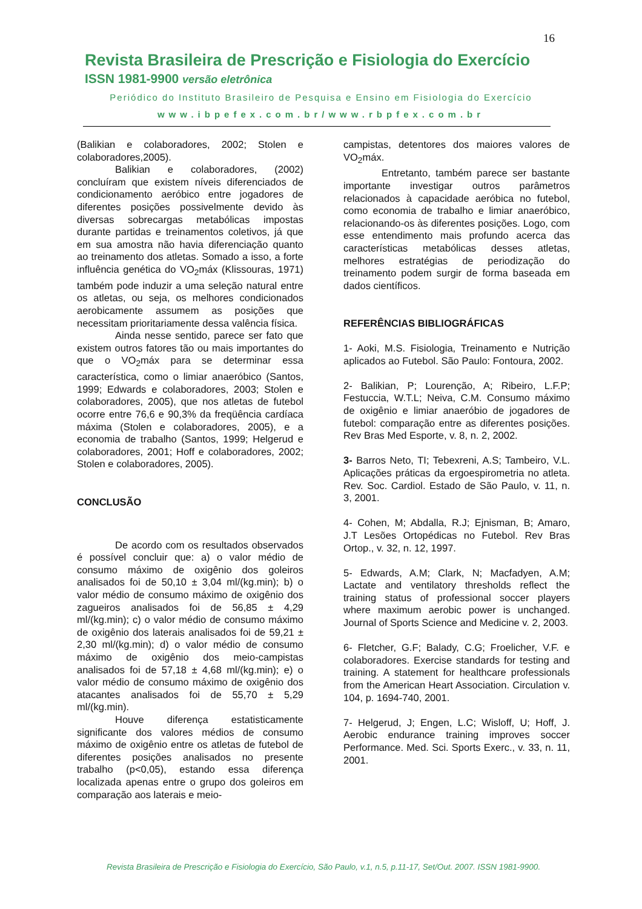16
Revista Brasileira de Prescrição e Fisiologia do Exercício
ISSN 1981-9900 versão eletrônica
Periódico do Instituto Brasileiro de Pesquisa e Ensino em Fisiologia do Exercício
www.ibpefex.com.br/www.rbpfex.com.br
(Balikian e colaboradores, 2002; Stolen e colaboradores,2005).
Balikian e colaboradores, (2002) concluíram que existem níveis diferenciados de condicionamento aeróbico entre jogadores de diferentes posições possivelmente devido às diversas sobrecargas metabólicas impostas durante partidas e treinamentos coletivos, já que em sua amostra não havia diferenciação quanto ao treinamento dos atletas. Somado a isso, a forte influência genética do VO<sub>2</sub>máx (Klissouras, 1971) também pode induzir a uma seleção natural entre os atletas, ou seja, os melhores condicionados aerobicamente assumem as posições que necessitam prioritariamente dessa valência física.
Ainda nesse sentido, parece ser fato que existem outros fatores tão ou mais importantes do que o VO<sub>2</sub>máx para se determinar essa característica, como o limiar anaeróbico (Santos, 1999; Edwards e colaboradores, 2003; Stolen e colaboradores, 2005), que nos atletas de futebol ocorre entre 76,6 e 90,3% da freqüência cardíaca máxima (Stolen e colaboradores, 2005), e a economia de trabalho (Santos, 1999; Helgerud e colaboradores, 2001; Hoff e colaboradores, 2002; Stolen e colaboradores, 2005).
CONCLUSÃO
De acordo com os resultados observados é possível concluir que: a) o valor médio de consumo máximo de oxigênio dos goleiros analisados foi de 50,10 ± 3,04 ml/(kg.min); b) o valor médio de consumo máximo de oxigênio dos zagueiros analisados foi de 56,85 ± 4,29 ml/(kg.min); c) o valor médio de consumo máximo de oxigênio dos laterais analisados foi de 59,21 ± 2,30 ml/(kg.min); d) o valor médio de consumo máximo de oxigênio dos meio-campistas analisados foi de 57,18 ± 4,68 ml/(kg.min); e) o valor médio de consumo máximo de oxigênio dos atacantes analisados foi de 55,70 ± 5,29 ml/(kg.min).
Houve diferença estatisticamente significante dos valores médios de consumo máximo de oxigênio entre os atletas de futebol de diferentes posições analisados no presente trabalho (p<0,05), estando essa diferença localizada apenas entre o grupo dos goleiros em comparação aos laterais e meio-
campistas, detentores dos maiores valores de VO<sub>2</sub>máx.
Entretanto, também parece ser bastante importante investigar outros parâmetros relacionados à capacidade aeróbica no futebol, como economia de trabalho e limiar anaeróbico, relacionando-os às diferentes posições. Logo, com esse entendimento mais profundo acerca das características metabólicas desses atletas, melhores estratégias de periodização do treinamento podem surgir de forma baseada em dados científicos.
REFERÊNCIAS BIBLIOGRÁFICAS
1- Aoki, M.S. Fisiologia, Treinamento e Nutrição aplicados ao Futebol. São Paulo: Fontoura, 2002.
2- Balikian, P; Lourenção, A; Ribeiro, L.F.P; Festuccia, W.T.L; Neiva, C.M. Consumo máximo de oxigênio e limiar anaeróbio de jogadores de futebol: comparação entre as diferentes posições. Rev Bras Med Esporte, v. 8, n. 2, 2002.
3- Barros Neto, TI; Tebexreni, A.S; Tambeiro, V.L. Aplicações práticas da ergoespirometria no atleta. Rev. Soc. Cardiol. Estado de São Paulo, v. 11, n. 3, 2001.
4- Cohen, M; Abdalla, R.J; Ejnisman, B; Amaro, J.T Lesões Ortopédicas no Futebol. Rev Bras Ortop., v. 32, n. 12, 1997.
5- Edwards, A.M; Clark, N; Macfadyen, A.M; Lactate and ventilatory thresholds reflect the training status of professional soccer players where maximum aerobic power is unchanged. Journal of Sports Science and Medicine v. 2, 2003.
6- Fletcher, G.F; Balady, C.G; Froelicher, V.F. e colaboradores. Exercise standards for testing and training. A statement for healthcare professionals from the American Heart Association. Circulation v. 104, p. 1694-740, 2001.
7- Helgerud, J; Engen, L.C; Wisloff, U; Hoff, J. Aerobic endurance training improves soccer Performance. Med. Sci. Sports Exerc., v. 33, n. 11, 2001.
Revista Brasileira de Prescrição e Fisiologia do Exercício, São Paulo, v.1, n.5, p.11-17, Set/Out. 2007. ISSN 1981-9900.